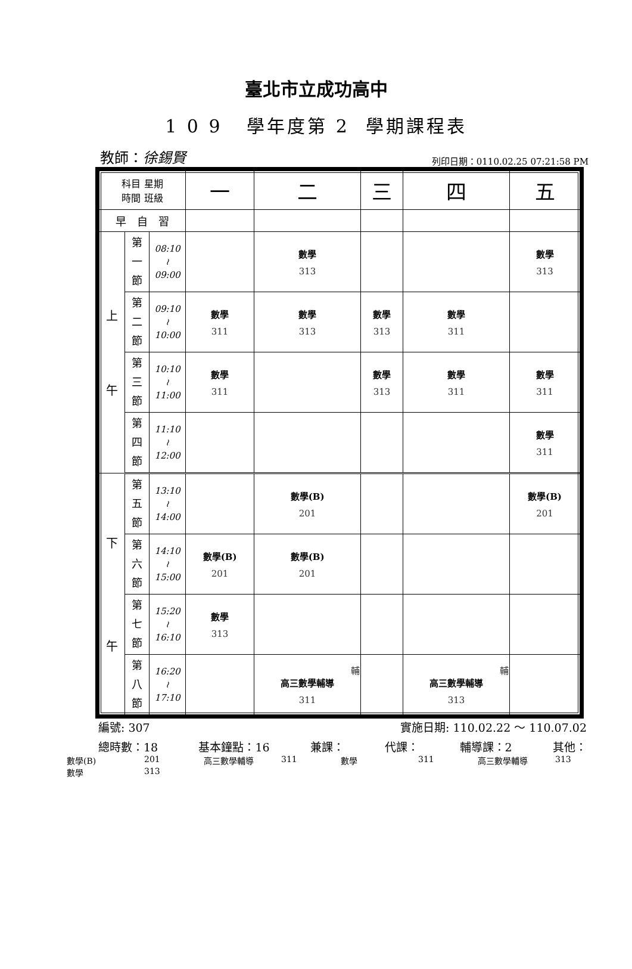臺北市立成功高中
1 0 9 學年度第 2 學期課程表
教師：徐錫賢 列印日期：0110.02.25 07:21:58 PM
| 科目 星期 時間 班級 | | | 一 | 二 | 三 | 四 | 五 |
| --- | --- | --- | --- | --- | --- | --- | --- |
| 早 自 習 | | | | | | | |
| 上 午 | 第 一 節 | 08:10 ≀ 09:00 | | 數學 313 | | | 數學 313 |
| | 第 二 節 | 09:10 ≀ 10:00 | 數學 311 | 數學 313 | 數學 313 | 數學 311 | |
| | 第 三 節 | 10:10 ≀ 11:00 | 數學 311 | | 數學 313 | 數學 311 | 數學 311 |
| | 第 四 節 | 11:10 ≀ 12:00 | | | | | 數學 311 |
| 下 午 | 第 五 節 | 13:10 ≀ 14:00 | | 數學(B) 201 | | | 數學(B) 201 |
| | 第 六 節 | 14:10 ≀ 15:00 | 數學(B) 201 | 數學(B) 201 | | | |
| | 第 七 節 | 15:20 ≀ 16:10 | 數學 313 | | | | |
| | 第 八 節 | 16:20 ≀ 17:10 | | 輔 高三數學輔導 311 | | 輔 高三數學輔導 313 | |
編號: 307 實施日期: 110.02.22 ～ 110.07.02
總時數：18 基本鐘點：16 兼課： 代課： 輔導課：2 其他：
數學(B) 201 高三數學輔導 311 數學 311 高三數學輔導 313 數學 313